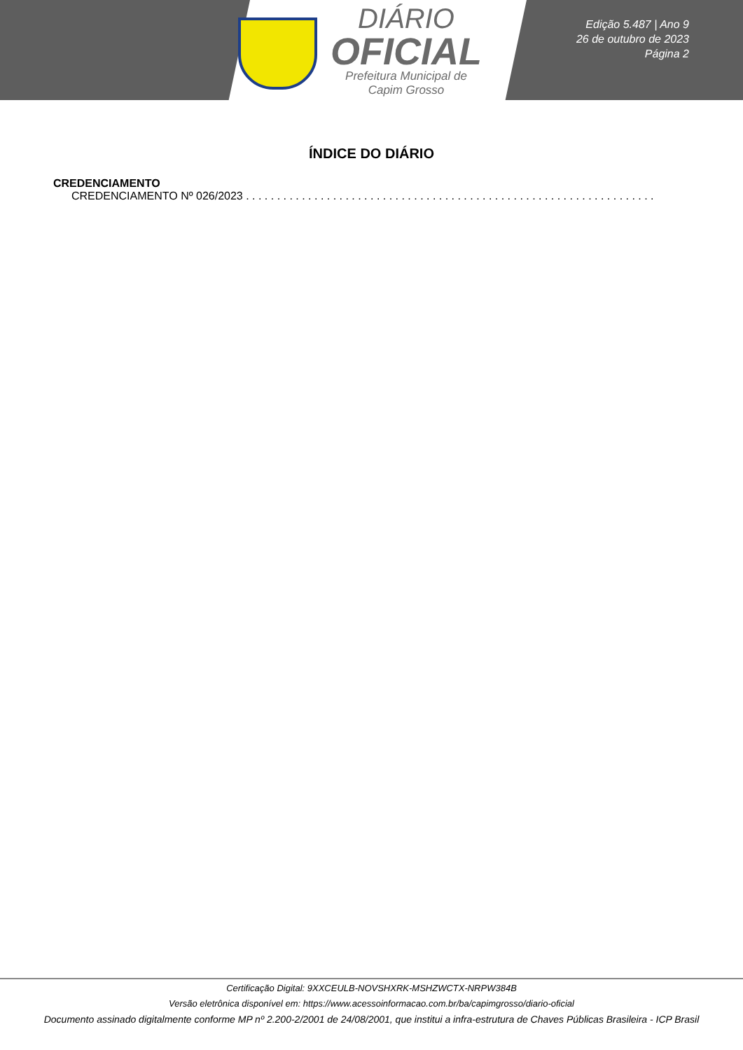DIÁRIO
OFICIAL
Prefeitura Municipal de
Capim Grosso
Edição 5.487 | Ano 9
26 de outubro de 2023
Página 2
ÍNDICE DO DIÁRIO
CREDENCIAMENTO
CREDENCIAMENTO Nº 026/2023 . . . . . . . . . . . . . . . . . . . . . . . . . . . . . . . . . . . . . . . . . . . . . . . . . . . . . . . . . . . . . . . . . . . . .
Certificação Digital: 9XXCEULB-NOVSHXRK-MSHZWCTX-NRPW384B
Versão eletrônica disponível em: https://www.acessoinformacao.com.br/ba/capimgrosso/diario-oficial
Documento assinado digitalmente conforme MP nº 2.200-2/2001 de 24/08/2001, que institui a infra-estrutura de Chaves Públicas Brasileira - ICP Brasil